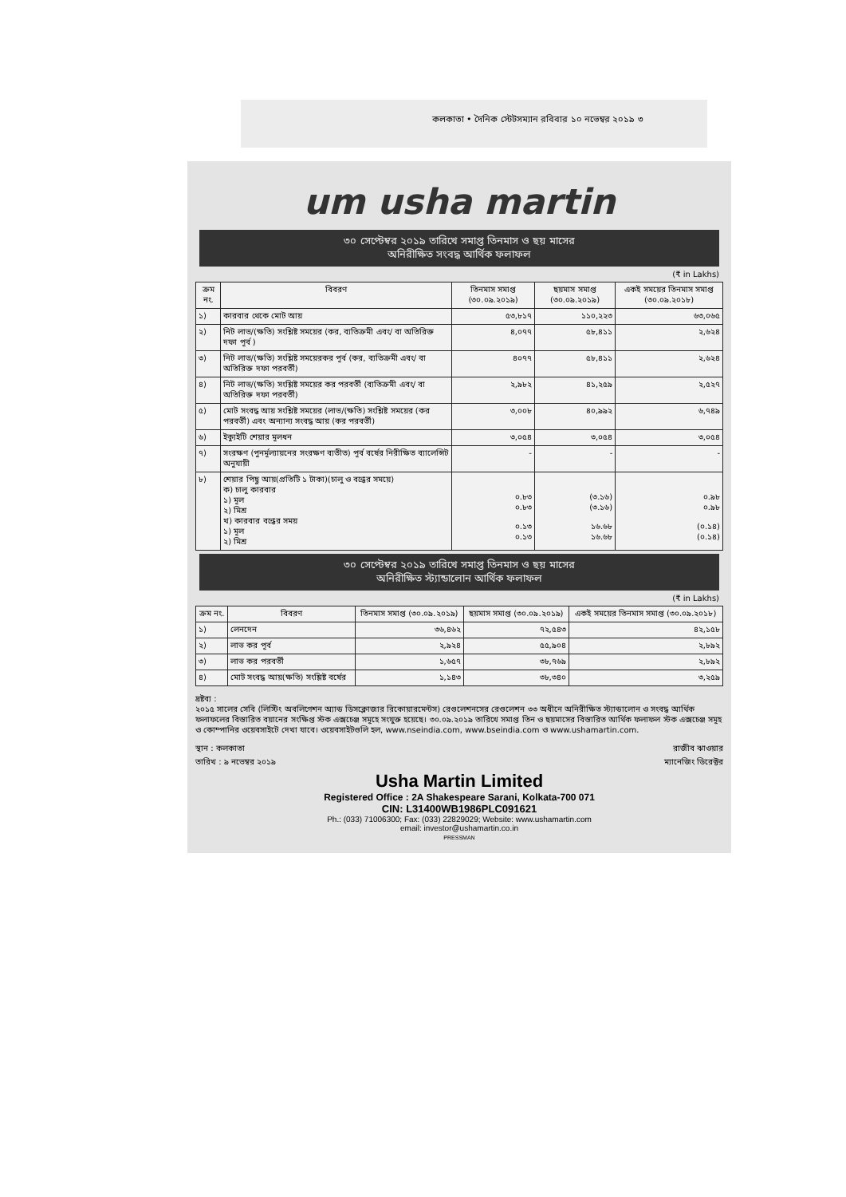কলকাতা • দৈনিক স্টেটসম্যান রবিবার ১০ নভেম্বর ২০১৯ ৩
um usha martin
৩০ সেপ্টেম্বর ২০১৯ তারিখে সমাপ্ত তিনমাস ও ছয় মাসের
অনিরীক্ষিত সংবদ্ধ আর্থিক ফলাফল
(₹ in Lakhs)
| ক্রম নং. | বিবরণ | তিনমাস সমাপ্ত (৩০.০৯.২০১৯) | ছয়মাস সমাপ্ত (৩০.০৯.২০১৯) | একই সময়ের তিনমাস সমাপ্ত (৩০.০৯.২০১৮) |
| --- | --- | --- | --- | --- |
| ১) | কারবার থেকে মোট আয় | ৫৩,৮১৭ | ১১০,২২৩ | ৬৩,০৬৫ |
| ২) | নিট লাভ/(ক্ষতি) সংশ্লিষ্ট সময়ের (কর, ব্যতিক্রমী এবং/ বা অতিরিক্ত দফা পূর্ব ) | ৪,০৭৭ | ৫৮,৪১১ | ২,৬২৪ |
| ৩) | নিট লাভ/(ক্ষতি) সংশ্লিষ্ট সময়েরকর পূর্ব (কর, ব্যতিক্রমী এবং/ বা অতিরিক্ত দফা পরবর্তী) | ৪০৭৭ | ৫৮,৪১১ | ২,৬২৪ |
| ৪) | নিট লাভ/(ক্ষতি) সংশ্লিষ্ট সময়ের কর পরবর্তী (ব্যতিক্রমী এবং/ বা অতিরিক্ত দফা পরবর্তী) | ২,৯৮২ | ৪১,২৫৯ | ২,৫২৭ |
| ৫) | মোট সংবদ্ধ আয় সংশ্লিষ্ট সময়ের (লাভ/(ক্ষতি) সংশ্লিষ্ট সময়ের (কর পরবর্তী) এবং অন্যান্য সংবদ্ধ আয় (কর পরবর্তী) | ৩,০০৮ | ৪০,৯৯২ | ৬,৭৪৯ |
| ৬) | ইক্যুইটি শেয়ার মূলধন | ৩,০৫৪ | ৩,০৫৪ | ৩,০৫৪ |
| ৭) | সংরক্ষণ (পুনর্মূল্যায়নের সংরক্ষণ ব্যতীত) পূর্ব বর্ষের নিরীক্ষিত ব্যালেন্সিট অনুযায়ী | - | - | - |
| ৮) | শেয়ার পিছু আয়(প্রতিটি ১ টাকা)(চালু ও বন্ধের সময়ে) ক) চালু কারবার ১) মূল ২) মিশ্র খ) কারবার বন্ধের সময় ১) মূল ২) মিশ্র | ০.৮৩ ০.৮৩ ০.১৩ ০.১৩ | (৩.১৬) (৩.১৬) ১৬.৬৮ ১৬.৬৮ | ০.৯৮ ০.৯৮ (০.১৪) (০.১৪) |
৩০ সেপ্টেম্বর ২০১৯ তারিখে সমাপ্ত তিনমাস ও ছয় মাসের
অনিরীক্ষিত স্ট্যান্ডালোন আর্থিক ফলাফল
(₹ in Lakhs)
| ক্রম নং. | বিবরণ | তিনমাস সমাপ্ত (৩০.০৯.২০১৯) | ছয়মাস সমাপ্ত (৩০.০৯.২০১৯) | একই সময়ের তিনমাস সমাপ্ত (৩০.০৯.২০১৮) |
| --- | --- | --- | --- | --- |
| ১) | লেনদেন | ৩৬,৪৬২ | ৭২,৫৪৩ | ৪২,১৫৮ |
| ২) | লাভ কর পূর্ব | ২,৯২৪ | ৫৫,৯০৪ | ২,৮৯২ |
| ৩) | লাভ কর পরবর্তী | ১,৬৫৭ | ৩৮,৭৬৯ | ২,৮৯২ |
| ৪) | মোট সংবদ্ধ আয়(ক্ষতি) সংশ্লিষ্ট বর্ষের | ১,১৪৩ | ৩৮,৩৪০ | ৩,২৫৯ |
দ্রষ্টব্য :
২০১৫ সালের সেবি (লিস্টিং অবলিগেশন অ্যান্ড ডিসক্লোজার রিকোয়ারমেন্টস) রেগুলেশনসের রেগুলেশন ৩৩ অধীনে অনিরীক্ষিত স্ট্যান্ডালোন ও সংবদ্ধ আর্থিক ফলাফলের বিস্তারিত বয়ানের সংক্ষিপ্ত স্টক এক্সচেঞ্জ সমূহে সংযুক্ত হয়েছে। ৩০.০৯.২০১৯ তারিখে সমাপ্ত তিন ও ছয়মাসের বিস্তারিত আর্থিক ফলাফল স্টক এক্সচেঞ্জ সমূহ ও কোম্পানির ওয়েবসাইটে দেখা যাবে। ওয়েবসাইটগুলি হল, www.nseindia.com, www.bseindia.com ও www.ushamartin.com.
স্থান : কলকাতা রাজীব ঝাওয়ার
তারিখ : ৯ নভেম্বর ২০১৯ ম্যানেজিং ডিরেক্টর
Usha Martin Limited
Registered Office : 2A Shakespeare Sarani, Kolkata-700 071
CIN: L31400WB1986PLC091621
Ph.: (033) 71006300; Fax: (033) 22829029; Website: www.ushamartin.com
email: investor@ushamartin.co.in
PRESSMAN